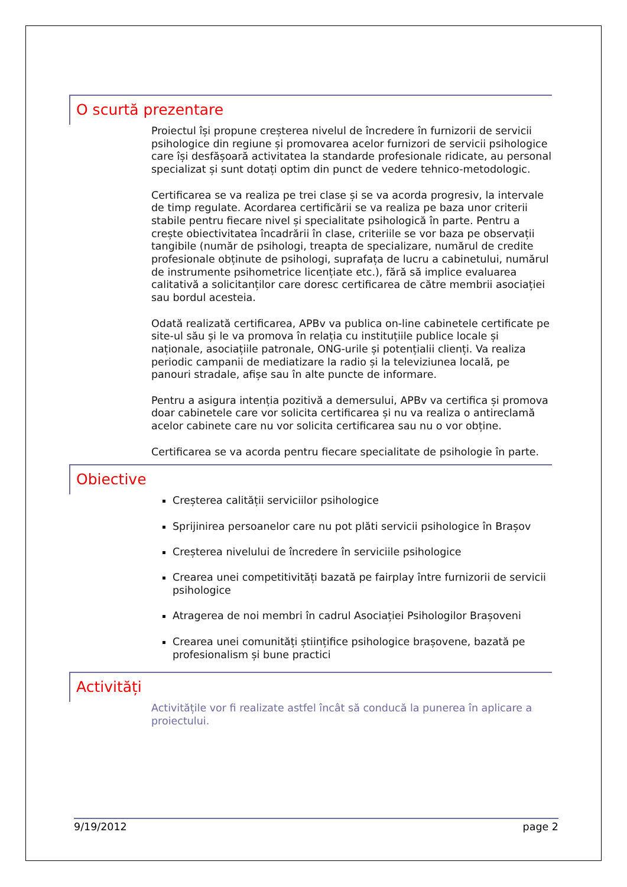O scurtă prezentare
Proiectul își propune creșterea nivelul de încredere în furnizorii de servicii psihologice din regiune și promovarea acelor furnizori de servicii psihologice care își desfășoară activitatea la standarde profesionale ridicate, au personal specializat și sunt dotați optim din punct de vedere tehnico-metodologic.
Certificarea se va realiza pe trei clase și se va acorda progresiv, la intervale de timp regulate. Acordarea certificării se va realiza pe baza unor criterii stabile pentru fiecare nivel și specialitate psihologică în parte. Pentru a crește obiectivitatea încadrării în clase, criteriile se vor baza pe observații tangibile (număr de psihologi, treapta de specializare, numărul de credite profesionale obținute de psihologi, suprafața de lucru a cabinetului, numărul de instrumente psihometrice licențiate etc.), fără să implice evaluarea calitativă a solicitanților care doresc certificarea de către membrii asociației sau bordul acesteia.
Odată realizată certificarea, APBv va publica on-line cabinetele certificate pe site-ul său și le va promova în relația cu instituțiile publice locale și naționale, asociațiile patronale, ONG-urile și potențialii clienți. Va realiza periodic campanii de mediatizare la radio și la televiziunea locală, pe panouri stradale, afișe sau în alte puncte de informare.
Pentru a asigura intenția pozitivă a demersului, APBv va certifica și promova doar cabinetele care vor solicita certificarea și nu va realiza o antireclamă acelor cabinete care nu vor solicita certificarea sau nu o vor obține.
Certificarea se va acorda pentru fiecare specialitate de psihologie în parte.
Obiective
Creșterea calității serviciilor psihologice
Sprijinirea persoanelor care nu pot plăti servicii psihologice în Brașov
Creșterea nivelului de încredere în serviciile psihologice
Crearea unei competitivități bazată pe fairplay între furnizorii de servicii psihologice
Atragerea de noi membri în cadrul Asociației Psihologilor Brașoveni
Crearea unei comunități științifice psihologice brașovene, bazată pe profesionalism și bune practici
Activități
Activitățile vor fi realizate astfel încât să conducă la punerea în aplicare a proiectului.
9/19/2012 page 2